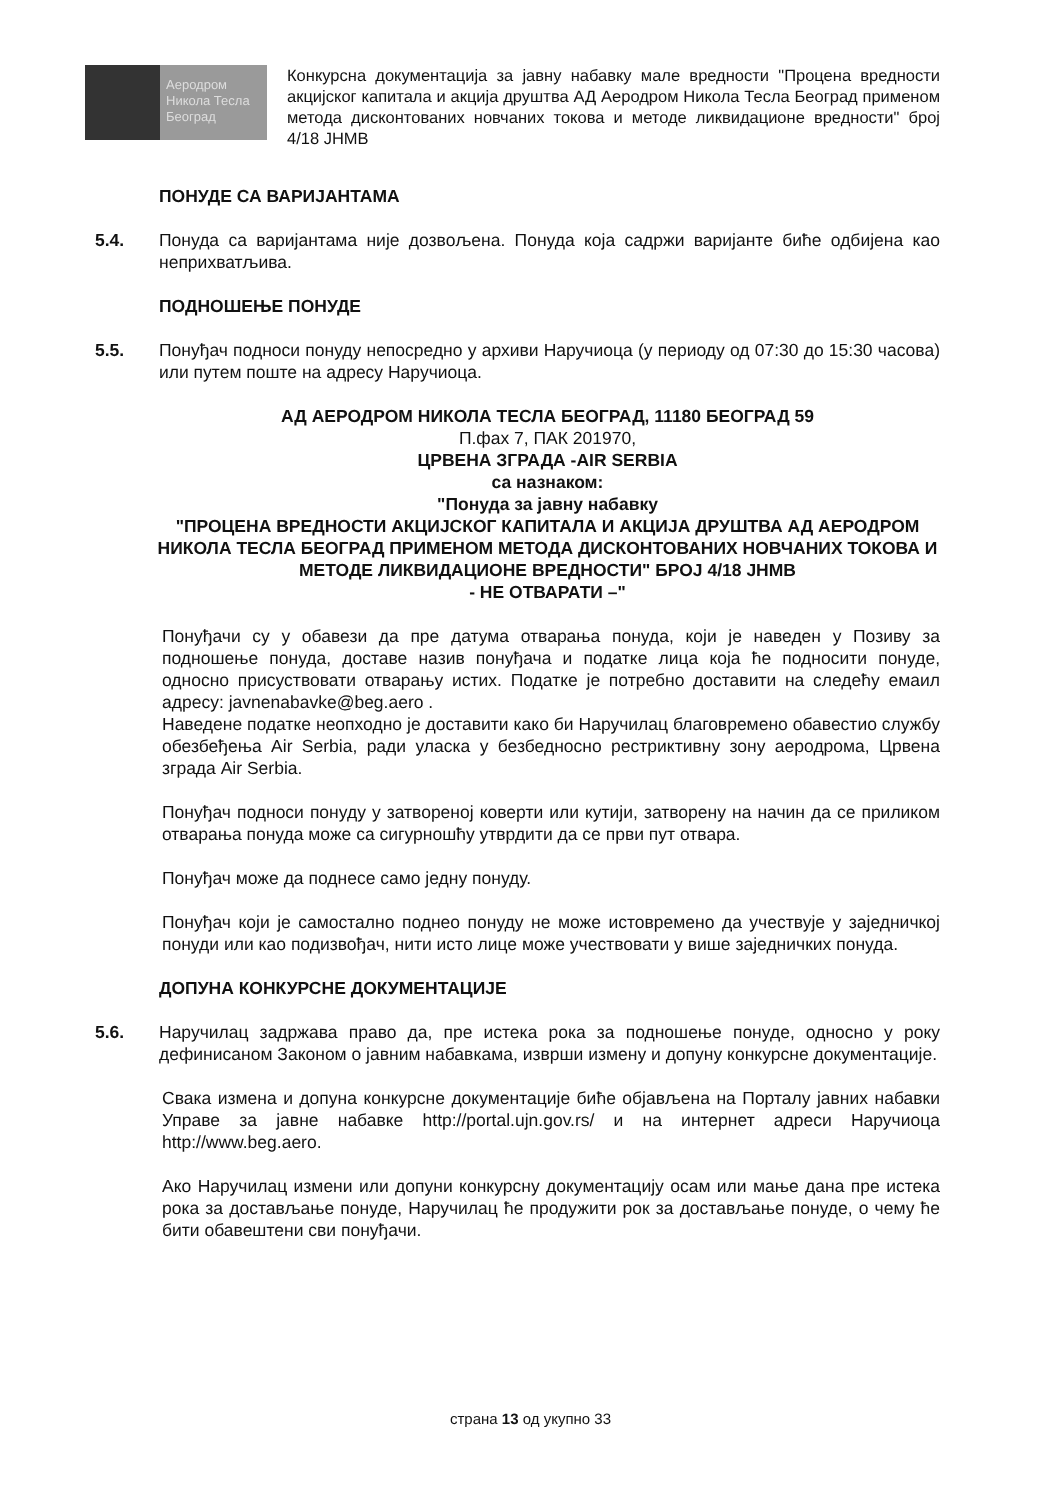Аеродром
Никола Тесла
Београд
Конкурсна документација за јавну набавку мале вредности "Процена вредности акцијског капитала и акција друштва АД Аеродром Никола Тесла Београд применом метода дисконтованих новчаних токова и методе ликвидационе вредности" број 4/18 ЈНМВ
ПОНУДЕ СА ВАРИЈАНТАМА
5.4. Понуда са варијантама није дозвољена. Понуда која садржи варијанте биће одбијена као неприхватљива.
ПОДНОШЕЊЕ ПОНУДЕ
5.5. Понуђач подноси понуду непосредно у архиви Наручиоца (у периоду од 07:30 до 15:30 часова) или путем поште на адресу Наручиоца.
АД АЕРОДРОМ НИКОЛА ТЕСЛА БЕОГРАД, 11180 БЕОГРАД 59
П.фах 7, ПАК 201970,
ЦРВЕНА ЗГРАДА -AIR SERBIA
са назнаком:
"Понуда за јавну набавку
"ПРОЦЕНА ВРЕДНОСТИ АКЦИЈСКОГ КАПИТАЛА И АКЦИЈА ДРУШТВА АД АЕРОДРОМ НИКОЛА ТЕСЛА БЕОГРАД ПРИМЕНОМ МЕТОДА ДИСКОНТОВАНИХ НОВЧАНИХ ТОКОВА И МЕТОДЕ ЛИКВИДАЦИОНЕ ВРЕДНОСТИ" БРОЈ 4/18 ЈНМВ
- НЕ ОТВАРАТИ –"
Понуђачи су у обавези да пре датума отварања понуда, који је наведен у Позиву за подношење понуда, доставе назив понуђача и податке лица која ће подносити понуде, односно присуствовати отварању истих. Податке је потребно доставити на следећу емаил адресу: javnenabavke@beg.aero .
Наведене податке неопходно је доставити како би Наручилац благовремено обавестио службу обезбеђења Air Serbia, ради уласка у безбедносно рестриктивну зону аеродрома, Црвена зграда Air Serbia.
Понуђач подноси понуду у затвореној коверти или кутији, затворену на начин да се приликом отварања понуда може са сигурношћу утврдити да се први пут отвара.
Понуђач може да поднесе само једну понуду.
Понуђач који је самостално поднео понуду не може истовремено да учествује у заједничкој понуди или као подизвођач, нити исто лице може учествовати у више заједничких понуда.
ДОПУНА КОНКУРСНЕ ДОКУМЕНТАЦИЈЕ
5.6. Наручилац задржава право да, пре истека рока за подношење понуде, односно у року дефинисаном Законом о јавним набавкама, изврши измену и допуну конкурсне документације.
Свака измена и допуна конкурсне документације биће објављена на Порталу јавних набавки Управе за јавне набавке http://portal.ujn.gov.rs/ и на интернет адреси Наручиоца http://www.beg.aero.
Ако Наручилац измени или допуни конкурсну документацију осам или мање дана пре истека рока за достављање понуде, Наручилац ће продужити рок за достављање понуде, о чему ће бити обавештени сви понуђачи.
страна 13 од укупно 33